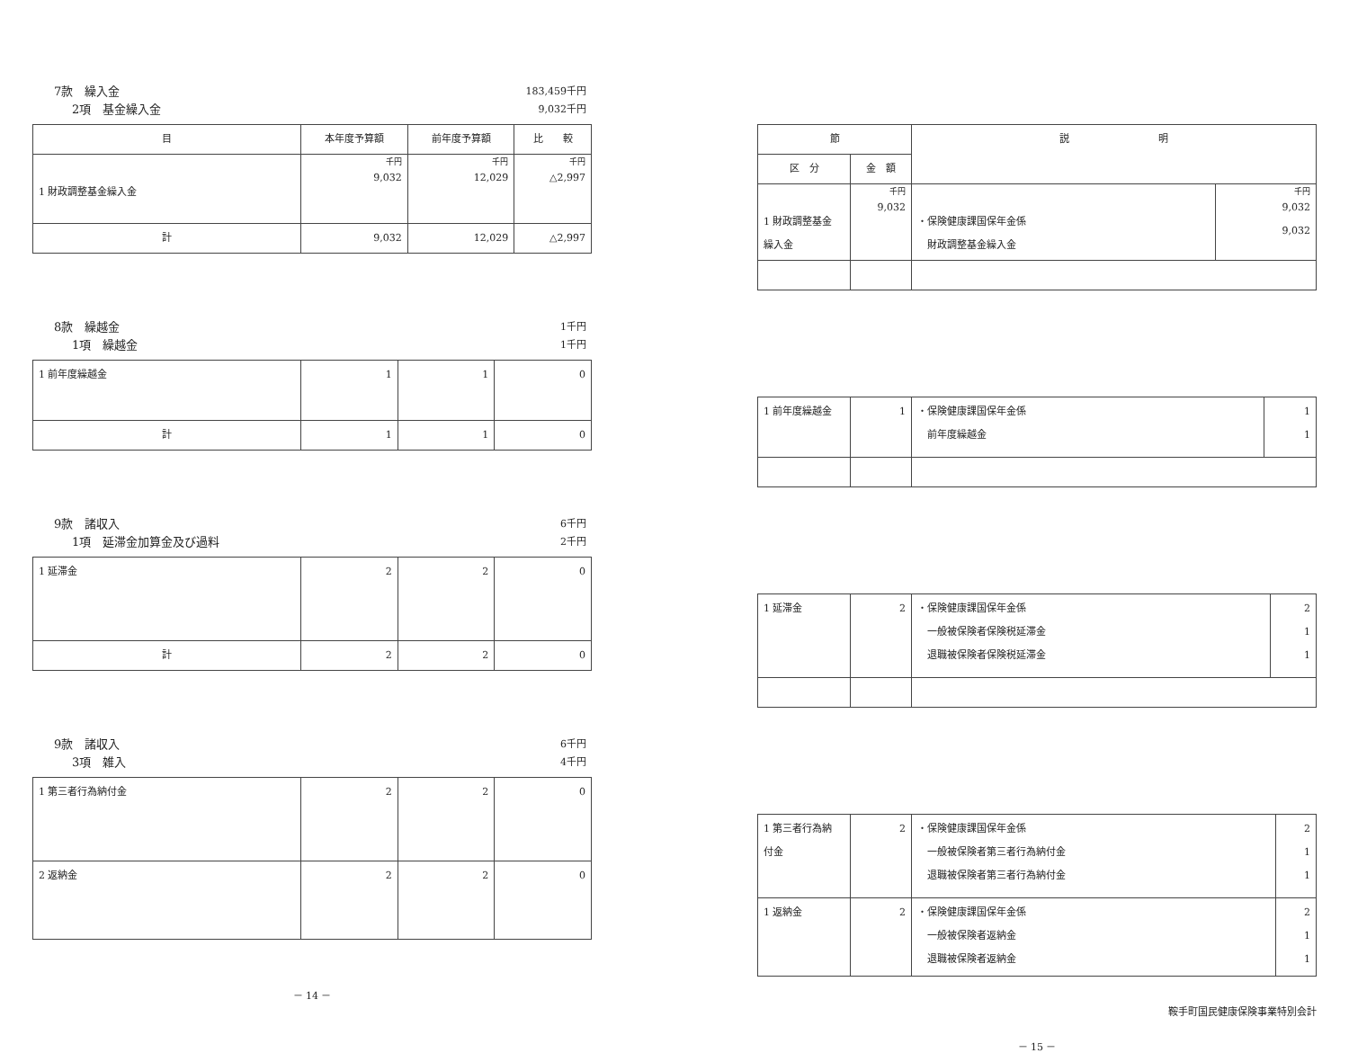7款　繰入金 183,459千円
2項　基金繰入金 9,032千円
| 目 | 本年度予算額 | 前年度予算額 | 比 較 |
| --- | --- | --- | --- |
| 1 財政調整基金繰入金 | 千円 9,032 | 千円 12,029 | 千円 △2,997 |
| 計 | 9,032 | 12,029 | △2,997 |
8款　繰越金 1千円
1項　繰越金 1千円
| 1 前年度繰越金 | 1 | 1 | 0 |
| 計 | 1 | 1 | 0 |
9款　諸収入 6千円
1項　延滞金加算金及び過料 2千円
| 1 延滞金 | 2 | 2 | 0 |
| 計 | 2 | 2 | 0 |
9款　諸収入 6千円
3項　雑入 4千円
| 1 第三者行為納付金 | 2 | 2 | 0 |
| 2 返納金 | 2 | 2 | 0 |
－ 14 －
| 節 | | 説 明 | |
| --- | --- | --- | --- |
| 区 分 | 金 額 | | |
| 1 財政調整基金 繰入金 | 千円 9,032 | ・保険健康課国保年金係 財政調整基金繰入金 | 千円 9,032 9,032 |
| 1 前年度繰越金 | 1 | ・保険健康課国保年金係 前年度繰越金 | 1 1 |
| 1 延滞金 | 2 | ・保険健康課国保年金係 一般被保険者保険税延滞金 退職被保険者保険税延滞金 | 2 1 1 |
| 1 第三者行為納 付金 | 2 | ・保険健康課国保年金係 一般被保険者第三者行為納付金 退職被保険者第三者行為納付金 | 2 1 1 |
| 1 返納金 | 2 | ・保険健康課国保年金係 一般被保険者返納金 退職被保険者返納金 | 2 1 1 |
鞍手町国民健康保険事業特別会計
－ 15 －